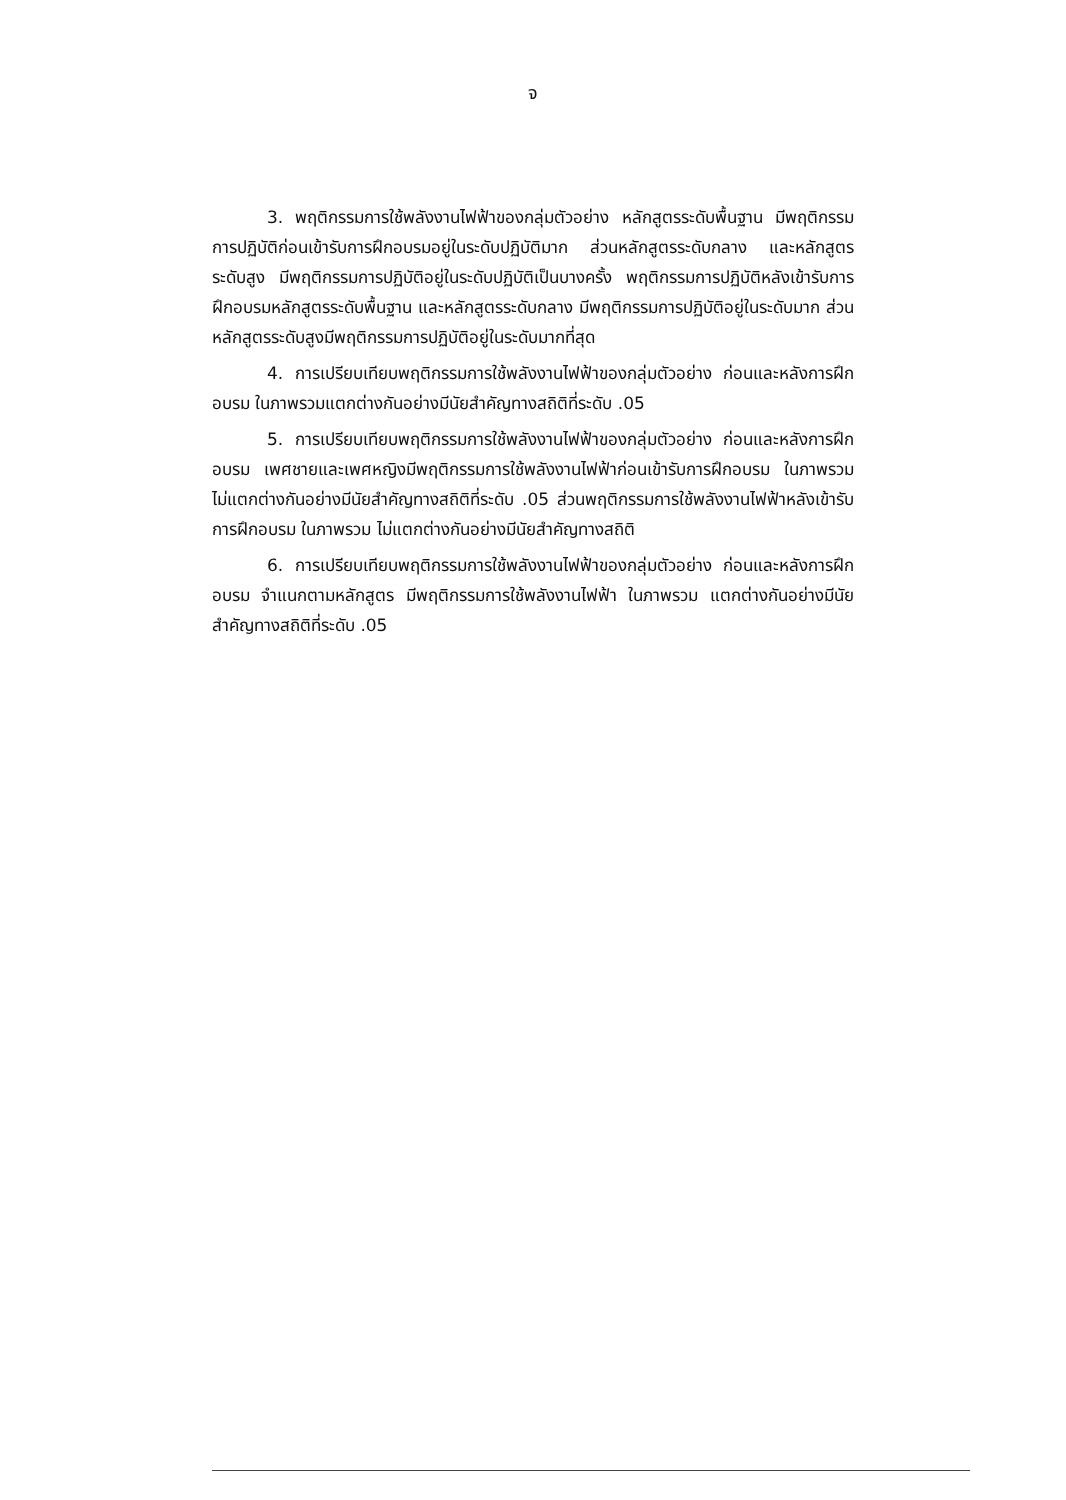จ
3. พฤติกรรมการใช้พลังงานไฟฟ้าของกลุ่มตัวอย่าง หลักสูตรระดับพื้นฐาน มีพฤติกรรม การปฏิบัติก่อนเข้ารับการฝึกอบรมอยู่ในระดับปฏิบัติมาก ส่วนหลักสูตรระดับกลาง และหลักสูตรระดับสูง มีพฤติกรรมการปฏิบัติอยู่ในระดับปฏิบัติเป็นบางครั้ง พฤติกรรมการปฏิบัติหลังเข้ารับการฝึกอบรมหลักสูตรระดับพื้นฐาน และหลักสูตรระดับกลาง มีพฤติกรรมการปฏิบัติอยู่ในระดับมาก ส่วนหลักสูตรระดับสูงมีพฤติกรรมการปฏิบัติอยู่ในระดับมากที่สุด
4. การเปรียบเทียบพฤติกรรมการใช้พลังงานไฟฟ้าของกลุ่มตัวอย่าง ก่อนและหลังการฝึกอบรม ในภาพรวมแตกต่างกันอย่างมีนัยสำคัญทางสถิติที่ระดับ .05
5. การเปรียบเทียบพฤติกรรมการใช้พลังงานไฟฟ้าของกลุ่มตัวอย่าง ก่อนและหลังการฝึกอบรม เพศชายและเพศหญิงมีพฤติกรรมการใช้พลังงานไฟฟ้าก่อนเข้ารับการฝึกอบรม ในภาพรวม ไม่แตกต่างกันอย่างมีนัยสำคัญทางสถิติที่ระดับ .05 ส่วนพฤติกรรมการใช้พลังงานไฟฟ้าหลังเข้ารับการฝึกอบรม ในภาพรวม ไม่แตกต่างกันอย่างมีนัยสำคัญทางสถิติ
6. การเปรียบเทียบพฤติกรรมการใช้พลังงานไฟฟ้าของกลุ่มตัวอย่าง ก่อนและหลังการฝึกอบรม จำแนกตามหลักสูตร มีพฤติกรรมการใช้พลังงานไฟฟ้า ในภาพรวม แตกต่างกันอย่างมีนัยสำคัญทางสถิติที่ระดับ .05